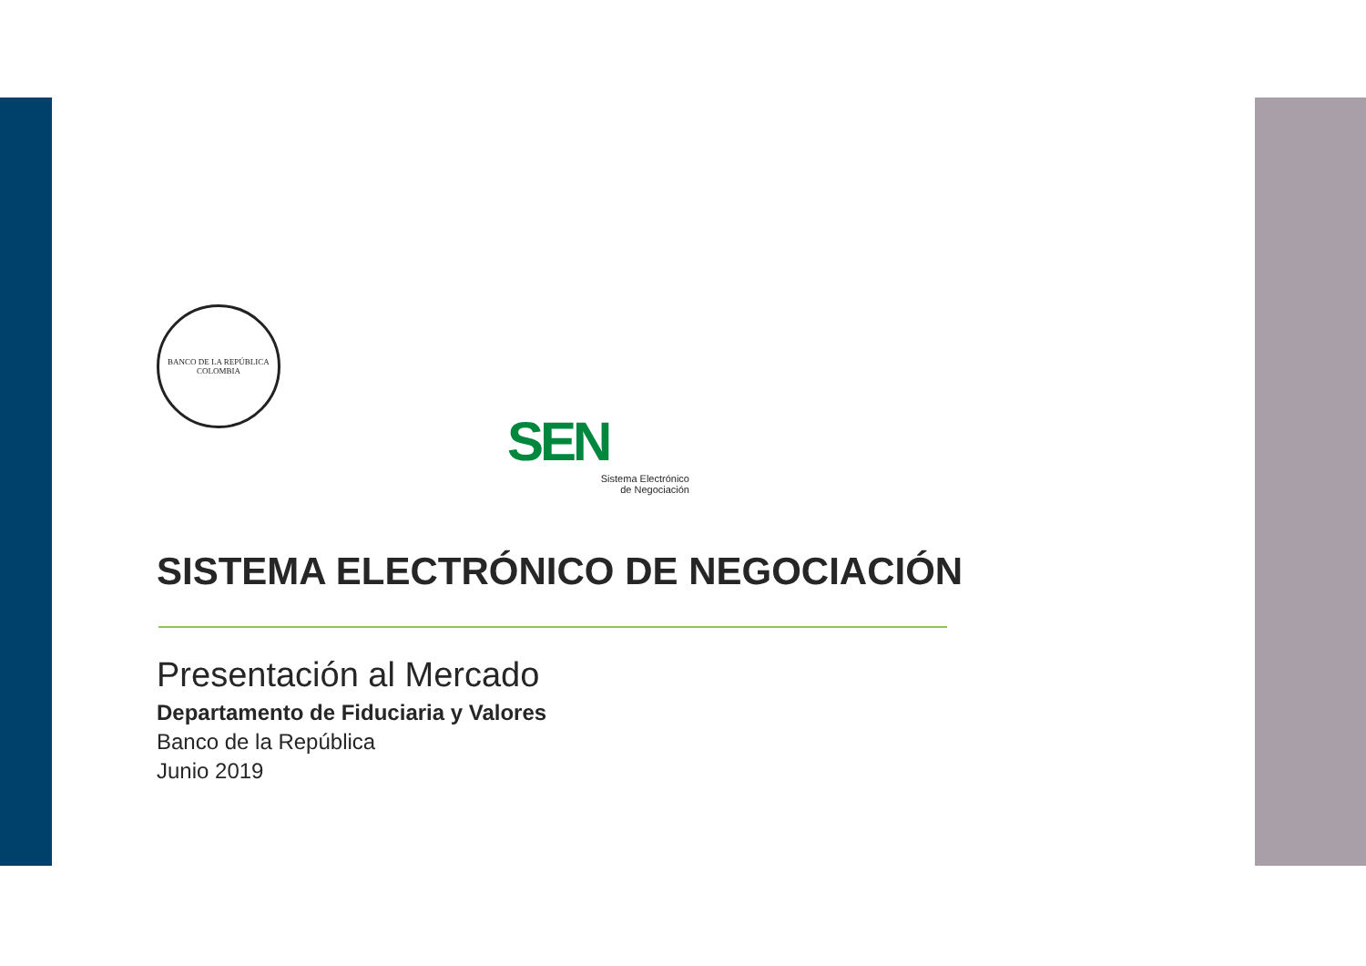BANCO DE LA REPÚBLICA
COLOMBIA
SEN
Sistema Electrónico
de Negociación
SISTEMA ELECTRÓNICO DE NEGOCIACIÓN
Presentación al Mercado
Departamento de Fiduciaria y Valores
Banco de la República
Junio 2019